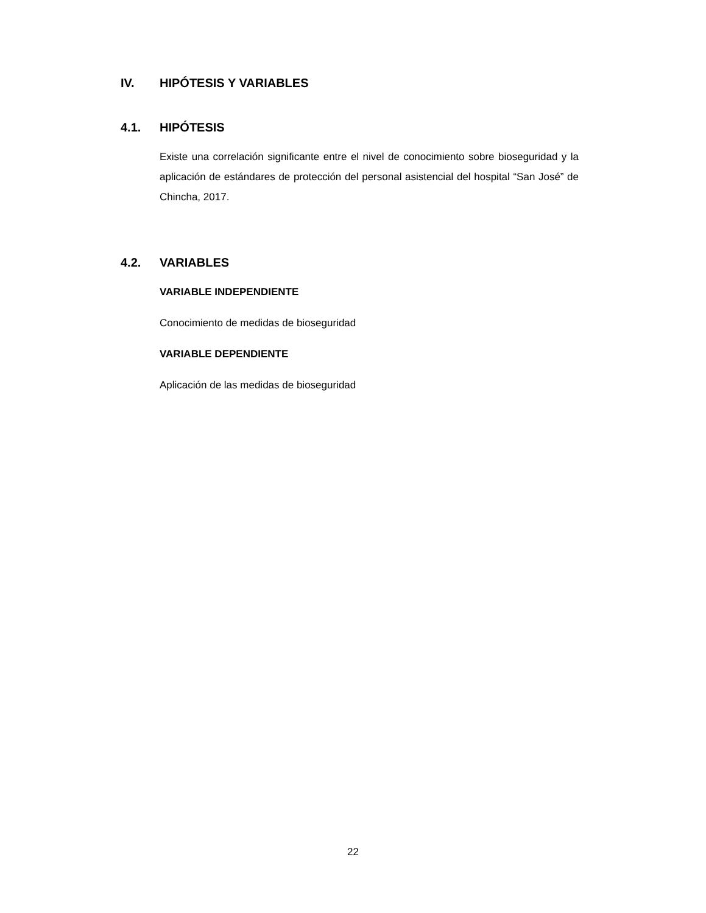IV. HIPÓTESIS Y VARIABLES
4.1. HIPÓTESIS
Existe una correlación significante entre el nivel de conocimiento sobre bioseguridad y la aplicación de estándares de protección del personal asistencial del hospital “San José” de Chincha, 2017.
4.2. VARIABLES
VARIABLE INDEPENDIENTE
Conocimiento de medidas de bioseguridad
VARIABLE DEPENDIENTE
Aplicación de las medidas de bioseguridad
22